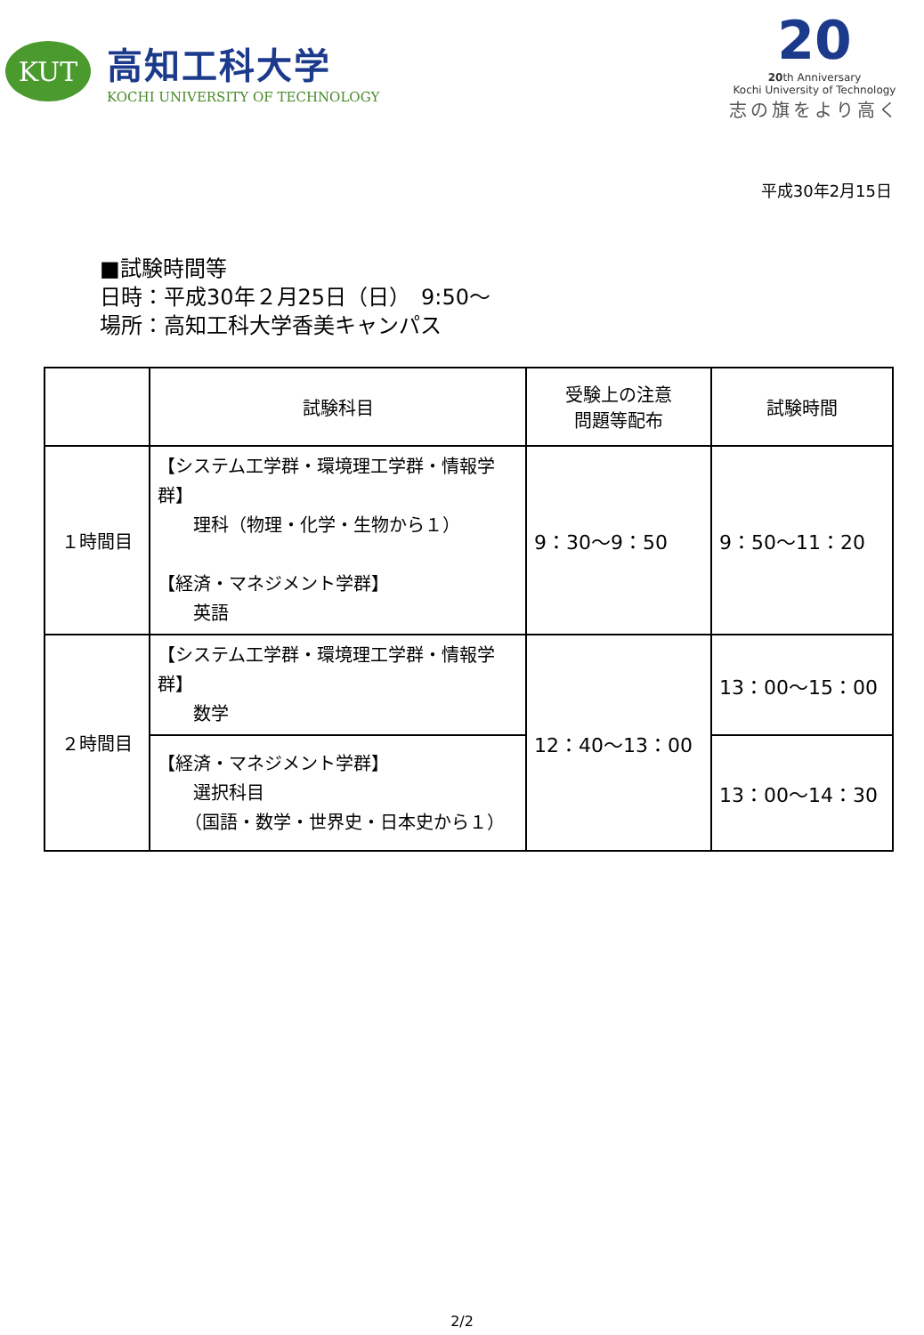KUT
高知工科大学
KOCHI UNIVERSITY OF TECHNOLOGY
20
20th Anniversary
Kochi University of Technology
志の旗をより高く
平成30年2月15日
■試験時間等
日時：平成30年２月25日（日）　9:50～
場所：高知工科大学香美キャンパス
| | 試験科目 | 受験上の注意 問題等配布 | 試験時間 |
| --- | --- | --- | --- |
| １時間目 | 【システム工学群・環境理工学群・情報学群】 理科（物理・化学・生物から１） 【経済・マネジメント学群】 英語 | 9：30～9：50 | 9：50～11：20 |
| ２時間目 | 【システム工学群・環境理工学群・情報学群】 数学 | 12：40～13：00 | 13：00～15：00 |
| | 【経済・マネジメント学群】 選択科目 （国語・数学・世界史・日本史から１） | | 13：00～14：30 |
2/2